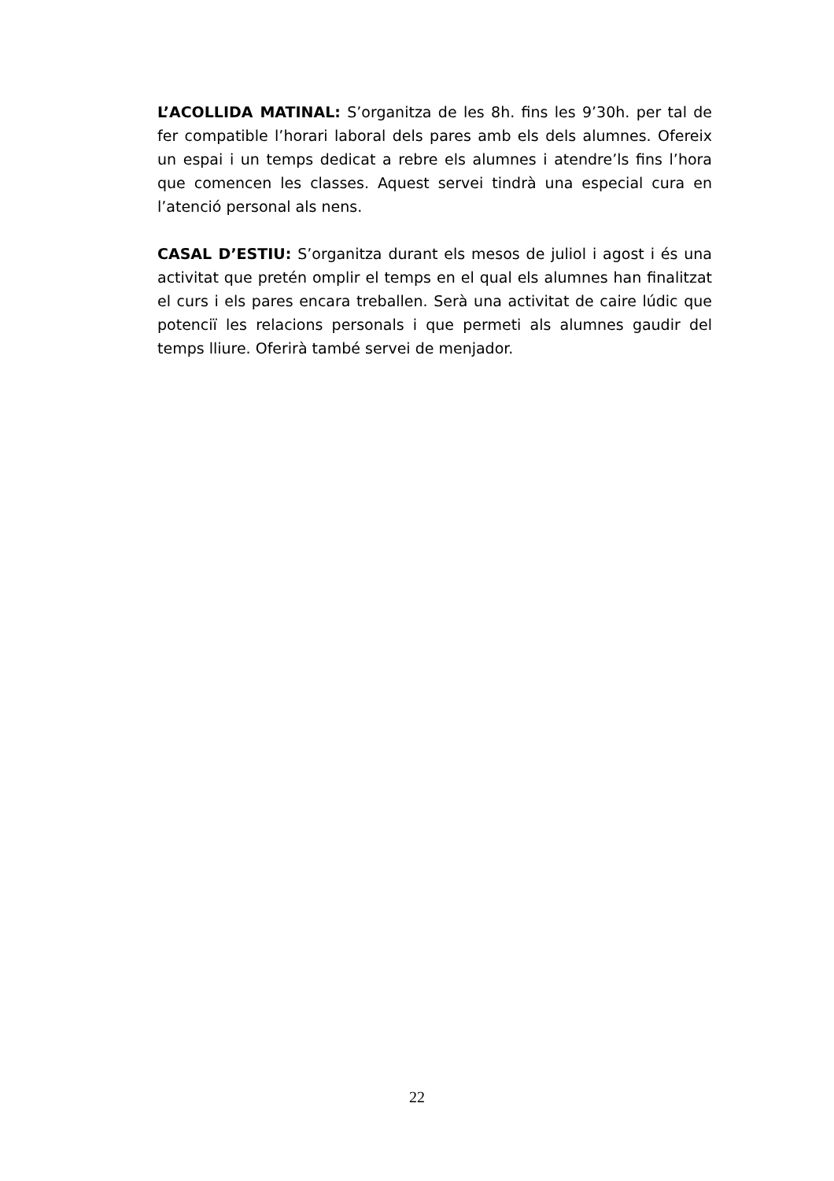L’ACOLLIDA MATINAL: S’organitza de les 8h. fins les 9’30h. per tal de fer compatible l’horari laboral dels pares amb els dels alumnes. Ofereix un espai i un temps dedicat a rebre els alumnes i atendre’ls fins l’hora que comencen les classes. Aquest servei tindrà una especial cura en l’atenció personal als nens.
CASAL D’ESTIU: S’organitza durant els mesos de juliol i agost i és una activitat que pretén omplir el temps en el qual els alumnes han finalitzat el curs i els pares encara treballen. Serà una activitat de caire lúdic que potenciï les relacions personals i que permeti als alumnes gaudir del temps lliure. Oferirà també servei de menjador.
22